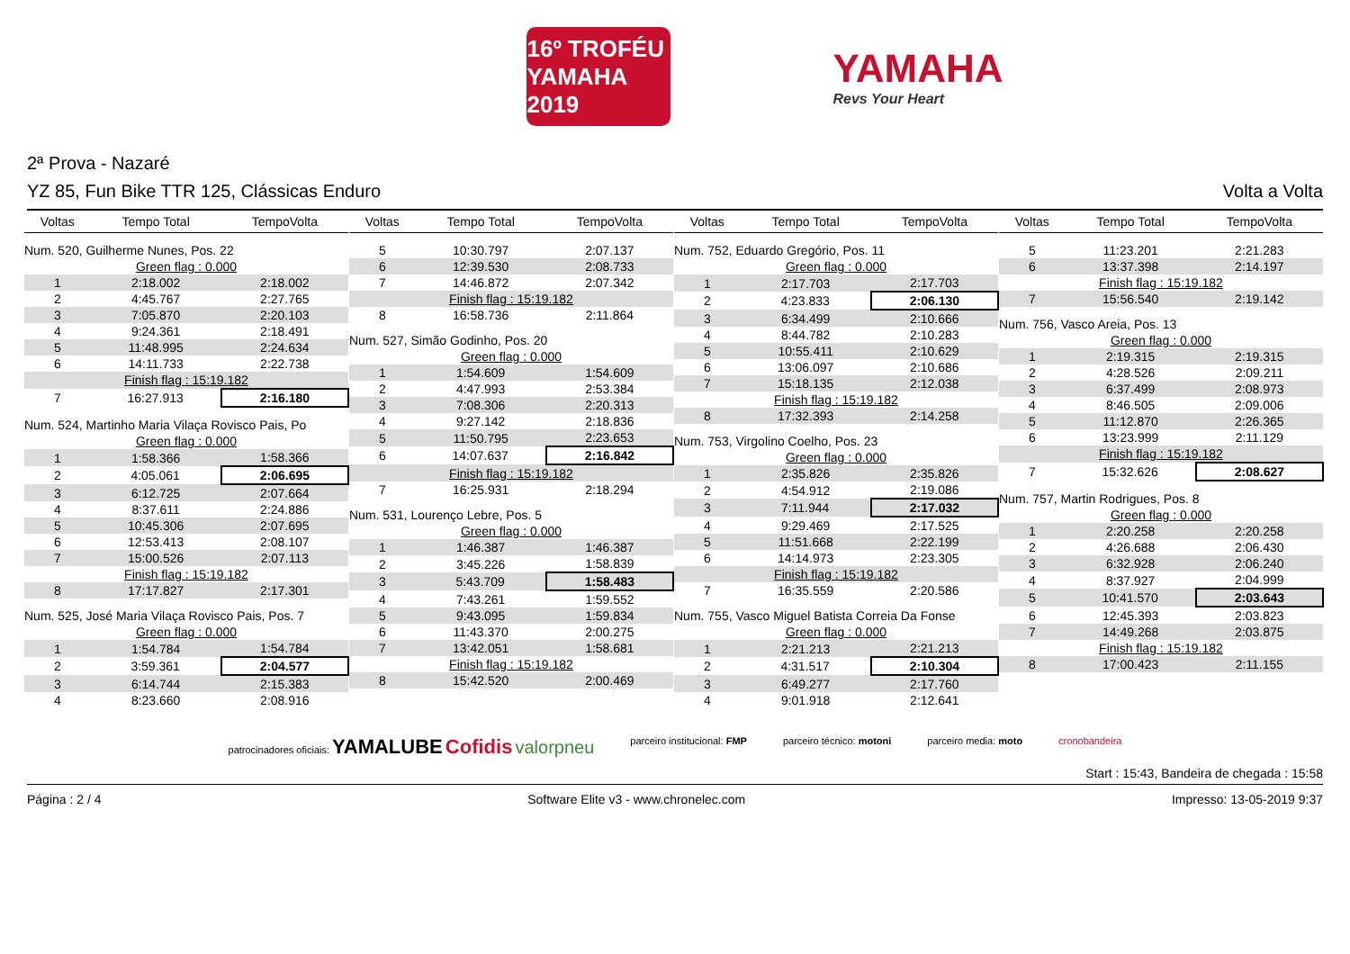16º TROFÉU YAMAHA 2019
YAMAHA
Revs Your Heart
2ª Prova - Nazaré
YZ 85, Fun Bike TTR 125, Clássicas Enduro Volta a Volta
| Voltas | Tempo Total | TempoVolta |
| --- | --- | --- |
| Num. 520, Guilherme Nunes, Pos. 22 | | |
| Green flag : 0.000 | | |
| 1 | 2:18.002 | 2:18.002 |
| 2 | 4:45.767 | 2:27.765 |
| 3 | 7:05.870 | 2:20.103 |
| 4 | 9:24.361 | 2:18.491 |
| 5 | 11:48.995 | 2:24.634 |
| 6 | 14:11.733 | 2:22.738 |
| Finish flag : 15:19.182 | | |
| 7 | 16:27.913 | 2:16.180 |
| Num. 524, Martinho Maria Vilaça Rovisco Pais, Po | | |
| Green flag : 0.000 | | |
| 1 | 1:58.366 | 1:58.366 |
| 2 | 4:05.061 | 2:06.695 |
| 3 | 6:12.725 | 2:07.664 |
| 4 | 8:37.611 | 2:24.886 |
| 5 | 10:45.306 | 2:07.695 |
| 6 | 12:53.413 | 2:08.107 |
| 7 | 15:00.526 | 2:07.113 |
| Finish flag : 15:19.182 | | |
| 8 | 17:17.827 | 2:17.301 |
| Num. 525, José Maria Vilaça Rovisco Pais, Pos. 7 | | |
| Green flag : 0.000 | | |
| 1 | 1:54.784 | 1:54.784 |
| 2 | 3:59.361 | 2:04.577 |
| 3 | 6:14.744 | 2:15.383 |
| 4 | 8:23.660 | 2:08.916 |
| Voltas | Tempo Total | TempoVolta |
| --- | --- | --- |
| 5 | 10:30.797 | 2:07.137 |
| 6 | 12:39.530 | 2:08.733 |
| 7 | 14:46.872 | 2:07.342 |
| Finish flag : 15:19.182 | | |
| 8 | 16:58.736 | 2:11.864 |
| Num. 527, Simão Godinho, Pos. 20 | | |
| Green flag : 0.000 | | |
| 1 | 1:54.609 | 1:54.609 |
| 2 | 4:47.993 | 2:53.384 |
| 3 | 7:08.306 | 2:20.313 |
| 4 | 9:27.142 | 2:18.836 |
| 5 | 11:50.795 | 2:23.653 |
| 6 | 14:07.637 | 2:16.842 |
| Finish flag : 15:19.182 | | |
| 7 | 16:25.931 | 2:18.294 |
| Num. 531, Lourenço Lebre, Pos. 5 | | |
| Green flag : 0.000 | | |
| 1 | 1:46.387 | 1:46.387 |
| 2 | 3:45.226 | 1:58.839 |
| 3 | 5:43.709 | 1:58.483 |
| 4 | 7:43.261 | 1:59.552 |
| 5 | 9:43.095 | 1:59.834 |
| 6 | 11:43.370 | 2:00.275 |
| 7 | 13:42.051 | 1:58.681 |
| Finish flag : 15:19.182 | | |
| 8 | 15:42.520 | 2:00.469 |
| Voltas | Tempo Total | TempoVolta |
| --- | --- | --- |
| Num. 752, Eduardo Gregório, Pos. 11 | | |
| Green flag : 0.000 | | |
| 1 | 2:17.703 | 2:17.703 |
| 2 | 4:23.833 | 2:06.130 |
| 3 | 6:34.499 | 2:10.666 |
| 4 | 8:44.782 | 2:10.283 |
| 5 | 10:55.411 | 2:10.629 |
| 6 | 13:06.097 | 2:10.686 |
| 7 | 15:18.135 | 2:12.038 |
| Finish flag : 15:19.182 | | |
| 8 | 17:32.393 | 2:14.258 |
| Num. 753, Virgolino Coelho, Pos. 23 | | |
| Green flag : 0.000 | | |
| 1 | 2:35.826 | 2:35.826 |
| 2 | 4:54.912 | 2:19.086 |
| 3 | 7:11.944 | 2:17.032 |
| 4 | 9:29.469 | 2:17.525 |
| 5 | 11:51.668 | 2:22.199 |
| 6 | 14:14.973 | 2:23.305 |
| Finish flag : 15:19.182 | | |
| 7 | 16:35.559 | 2:20.586 |
| Num. 755, Vasco Miguel Batista Correia Da Fonse | | |
| Green flag : 0.000 | | |
| 1 | 2:21.213 | 2:21.213 |
| 2 | 4:31.517 | 2:10.304 |
| 3 | 6:49.277 | 2:17.760 |
| 4 | 9:01.918 | 2:12.641 |
| Voltas | Tempo Total | TempoVolta |
| --- | --- | --- |
| 5 | 11:23.201 | 2:21.283 |
| 6 | 13:37.398 | 2:14.197 |
| Finish flag : 15:19.182 | | |
| 7 | 15:56.540 | 2:19.142 |
| Num. 756, Vasco Areia, Pos. 13 | | |
| Green flag : 0.000 | | |
| 1 | 2:19.315 | 2:19.315 |
| 2 | 4:28.526 | 2:09.211 |
| 3 | 6:37.499 | 2:08.973 |
| 4 | 8:46.505 | 2:09.006 |
| 5 | 11:12.870 | 2:26.365 |
| 6 | 13:23.999 | 2:11.129 |
| Finish flag : 15:19.182 | | |
| 7 | 15:32.626 | 2:08.627 |
| Num. 757, Martin Rodrigues, Pos. 8 | | |
| Green flag : 0.000 | | |
| 1 | 2:20.258 | 2:20.258 |
| 2 | 4:26.688 | 2:06.430 |
| 3 | 6:32.928 | 2:06.240 |
| 4 | 8:37.927 | 2:04.999 |
| 5 | 10:41.570 | 2:03.643 |
| 6 | 12:45.393 | 2:03.823 |
| 7 | 14:49.268 | 2:03.875 |
| Finish flag : 15:19.182 | | |
| 8 | 17:00.423 | 2:11.155 |
patrocinadores oficiais: YAMALUBE Cofidis valorpneu parceiro institucional: FMP parceiro técnico: motoni parceiro media: moto cronobandeira
Start : 15:43, Bandeira de chegada : 15:58
Página : 2 / 4 Software Elite v3 - www.chronelec.com Impresso: 13-05-2019 9:37